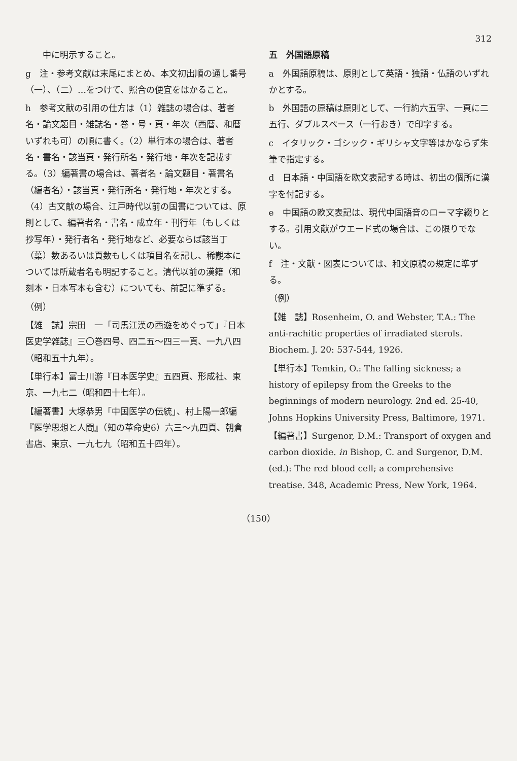312
中に明示すること。
g　注・参考文献は末尾にまとめ、本文初出順の通し番号（一）、（二）…をつけて、照合の便宜をはかること。
h　参考文献の引用の仕方は（1）雑誌の場合は、著者名・論文題目・雑誌名・巻・号・頁・年次（西暦、和暦いずれも可）の順に書く。（2）単行本の場合は、著者名・書名・該当頁・発行所名・発行地・年次を記載する。（3）編著書の場合は、著者名・論文題目・著書名（編者名）・該当頁・発行所名・発行地・年次とする。（4）古文献の場合、江戸時代以前の国書については、原則として、編著者名・書名・成立年・刊行年（もしくは抄写年）・発行者名・発行地など、必要ならば該当丁（葉）数あるいは頁数もしくは項目名を記し、稀覯本については所蔵者名も明記すること。清代以前の漢籍（和刻本・日本写本も含む）についても、前記に準ずる。
（例）
【雑　誌】宗田　一「司馬江漢の西遊をめぐって」『日本医史学雑誌』三〇巻四号、四二五～四三一頁、一九八四（昭和五十九年）。
【単行本】富士川游『日本医学史』五四頁、形成社、東京、一九七二（昭和四十七年）。
【編著書】大塚恭男「中国医学の伝統」、村上陽一郎編『医学思想と人間』（知の革命史6）六三～九四頁、朝倉書店、東京、一九七九（昭和五十四年）。
五　外国語原稿
a　外国語原稿は、原則として英語・独語・仏語のいずれかとする。
b　外国語の原稿は原則として、一行約六五字、一頁に二五行、ダブルスペース（一行おき）で印字する。
c　イタリック・ゴシック・ギリシャ文字等はかならず朱筆で指定する。
d　日本語・中国語を欧文表記する時は、初出の個所に漢字を付記する。
e　中国語の欧文表記は、現代中国語音のローマ字綴りとする。引用文献がウエード式の場合は、この限りでない。
f　注・文献・図表については、和文原稿の規定に準ずる。
（例）
【雑　誌】Rosenheim, O. and Webster, T.A.: The anti-rachitic properties of irradiated sterols. Biochem. J. 20: 537-544, 1926.
【単行本】Temkin, O.: The falling sickness; a history of epilepsy from the Greeks to the beginnings of modern neurology. 2nd ed. 25-40, Johns Hopkins University Press, Baltimore, 1971.
【編著書】Surgenor, D.M.: Transport of oxygen and carbon dioxide. in Bishop, C. and Surgenor, D.M. (ed.): The red blood cell; a comprehensive treatise. 348, Academic Press, New York, 1964.
（150）